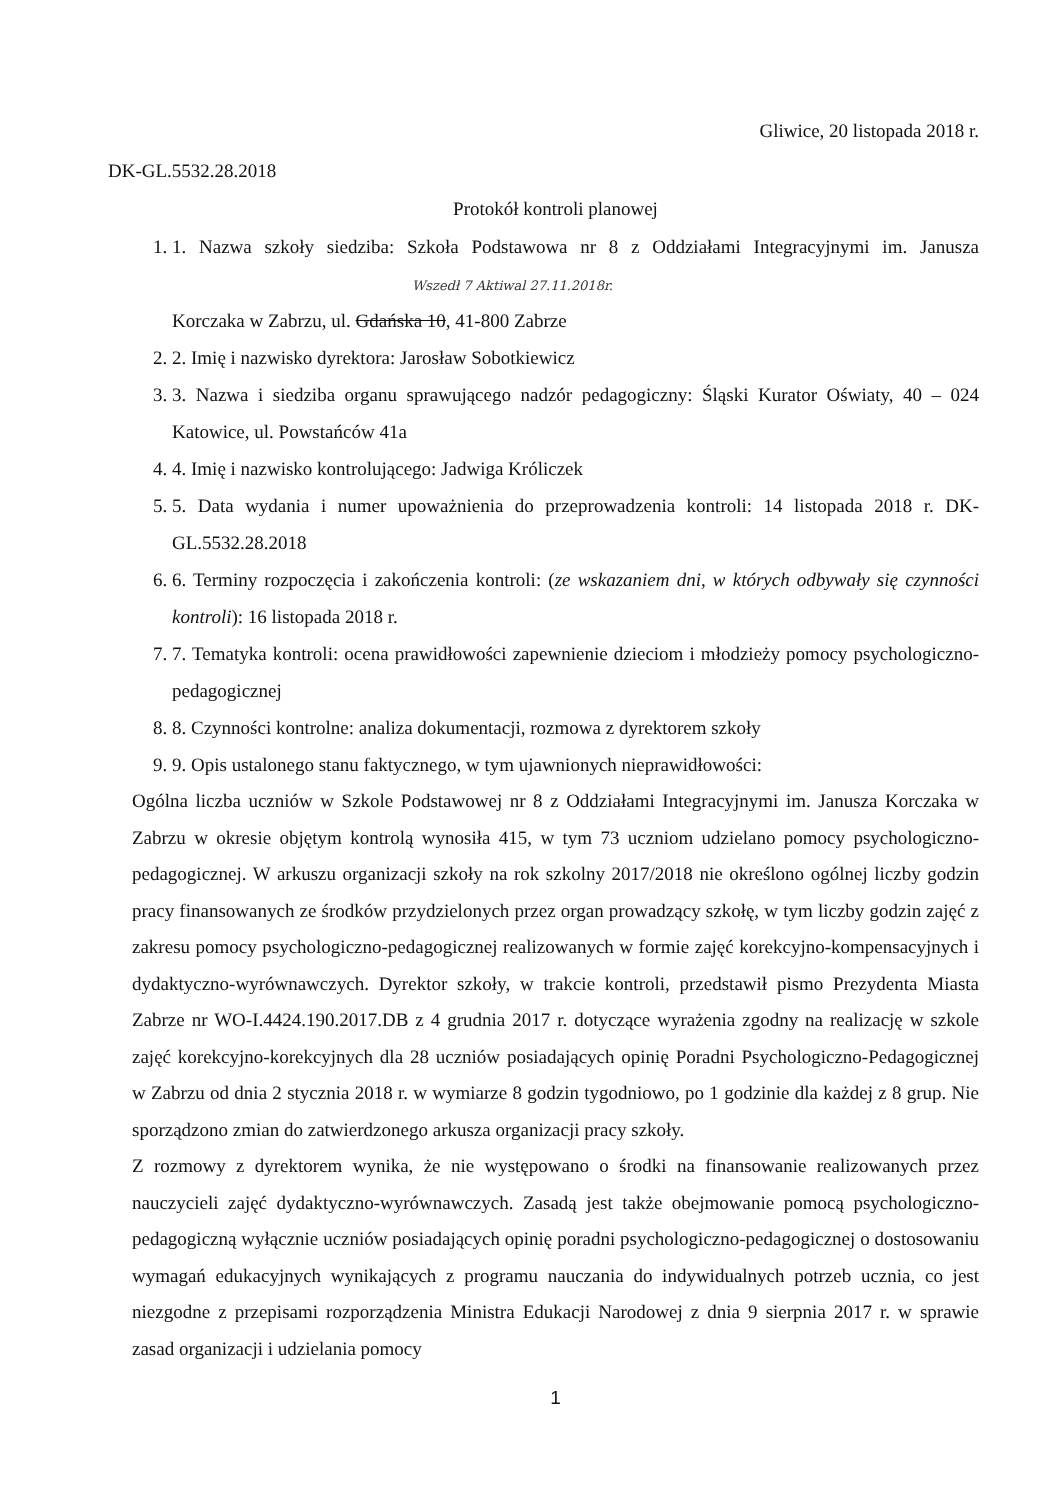Gliwice, 20 listopada 2018 r.
DK-GL.5532.28.2018
Protokół kontroli planowej
1. 1. Nazwa szkoły siedziba: Szkoła Podstawowa nr 8 z Oddziałami Integracyjnymi im. Janusza Wszedł 7 Aktiwal 27.11.2018r.
Korczaka w Zabrzu, ul. Gdańska 10, 41-800 Zabrze
2. 2. Imię i nazwisko dyrektora: Jarosław Sobotkiewicz
3. 3. Nazwa i siedziba organu sprawującego nadzór pedagogiczny: Śląski Kurator Oświaty, 40 – 024 Katowice, ul. Powstańców 41a
4. 4. Imię i nazwisko kontrolującego: Jadwiga Króliczek
5. 5. Data wydania i numer upoważnienia do przeprowadzenia kontroli: 14 listopada 2018 r. DK-GL.5532.28.2018
6. 6. Terminy rozpoczęcia i zakończenia kontroli: (ze wskazaniem dni, w których odbywały się czynności kontroli): 16 listopada 2018 r.
7. 7. Tematyka kontroli: ocena prawidłowości zapewnienie dzieciom i młodzieży pomocy psychologiczno-pedagogicznej
8. 8. Czynności kontrolne: analiza dokumentacji, rozmowa z dyrektorem szkoły
9. 9. Opis ustalonego stanu faktycznego, w tym ujawnionych nieprawidłowości:
Ogólna liczba uczniów w Szkole Podstawowej nr 8 z Oddziałami Integracyjnymi im. Janusza Korczaka w Zabrzu w okresie objętym kontrolą wynosiła 415, w tym 73 uczniom udzielano pomocy psychologiczno-pedagogicznej. W arkuszu organizacji szkoły na rok szkolny 2017/2018 nie określono ogólnej liczby godzin pracy finansowanych ze środków przydzielonych przez organ prowadzący szkołę, w tym liczby godzin zajęć z zakresu pomocy psychologiczno-pedagogicznej realizowanych w formie zajęć korekcyjno-kompensacyjnych i dydaktyczno-wyrównawczych. Dyrektor szkoły, w trakcie kontroli, przedstawił pismo Prezydenta Miasta Zabrze nr WO-I.4424.190.2017.DB z 4 grudnia 2017 r. dotyczące wyrażenia zgodny na realizację w szkole zajęć korekcyjno-korekcyjnych dla 28 uczniów posiadających opinię Poradni Psychologiczno-Pedagogicznej w Zabrzu od dnia 2 stycznia 2018 r. w wymiarze 8 godzin tygodniowo, po 1 godzinie dla każdej z 8 grup. Nie sporządzono zmian do zatwierdzonego arkusza organizacji pracy szkoły.
Z rozmowy z dyrektorem wynika, że nie występowano o środki na finansowanie realizowanych przez nauczycieli zajęć dydaktyczno-wyrównawczych. Zasadą jest także obejmowanie pomocą psychologiczno-pedagogiczną wyłącznie uczniów posiadających opinię poradni psychologiczno-pedagogicznej o dostosowaniu wymagań edukacyjnych wynikających z programu nauczania do indywidualnych potrzeb ucznia, co jest niezgodne z przepisami rozporządzenia Ministra Edukacji Narodowej z dnia 9 sierpnia 2017 r. w sprawie zasad organizacji i udzielania pomocy
1